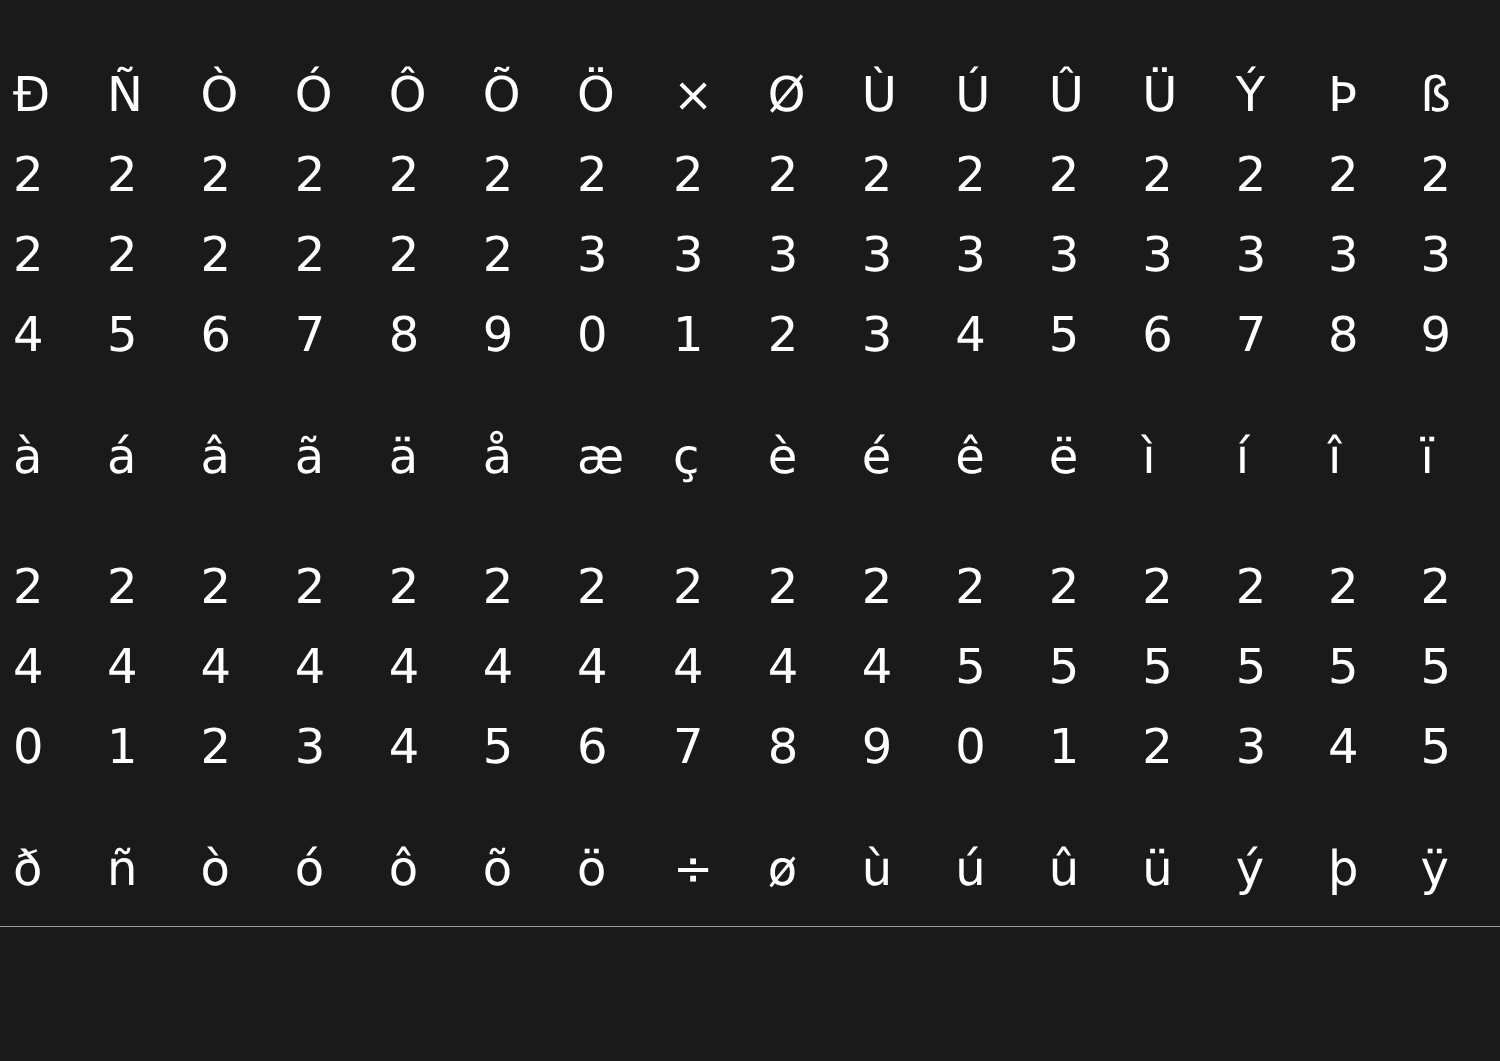| Ð | Ñ | Ò | Ó | Ô | Õ | Ö | × | Ø | Ù | Ú | Û | Ü | Ý | Þ | ß |
| 2 | 2 | 2 | 2 | 2 | 2 | 2 | 2 | 2 | 2 | 2 | 2 | 2 | 2 | 2 | 2 |
| 2 | 2 | 2 | 2 | 2 | 2 | 3 | 3 | 3 | 3 | 3 | 3 | 3 | 3 | 3 | 3 |
| 4 | 5 | 6 | 7 | 8 | 9 | 0 | 1 | 2 | 3 | 4 | 5 | 6 | 7 | 8 | 9 |
| à | á | â | ã | ä | å | æ | ç | è | é | ê | ë | ì | í | î | ï |
| 2 | 2 | 2 | 2 | 2 | 2 | 2 | 2 | 2 | 2 | 2 | 2 | 2 | 2 | 2 | 2 |
| 4 | 4 | 4 | 4 | 4 | 4 | 4 | 4 | 4 | 4 | 5 | 5 | 5 | 5 | 5 | 5 |
| 0 | 1 | 2 | 3 | 4 | 5 | 6 | 7 | 8 | 9 | 0 | 1 | 2 | 3 | 4 | 5 |
| ð | ñ | ò | ó | ô | õ | ö | ÷ | ø | ù | ú | û | ü | ý | þ | ÿ |